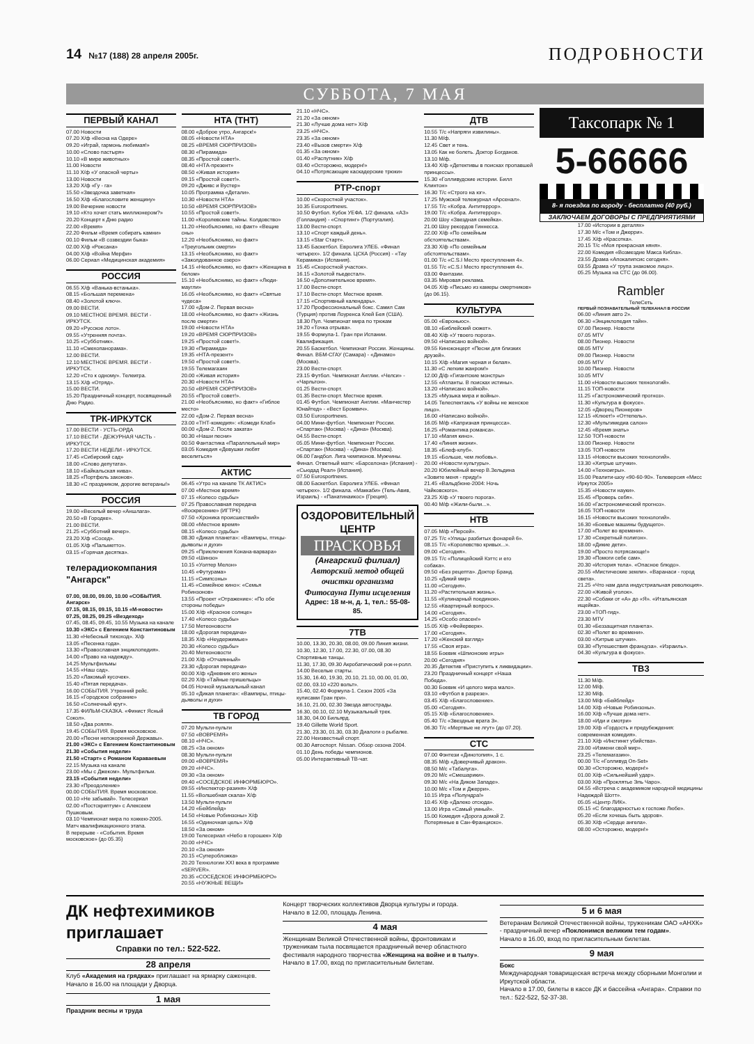14 №17 (188) 28 апреля 2005г.
ПОДРОБНОСТИ
СУББОТА, 7 МАЯ
ПЕРВЫЙ КАНАЛ
07.00 Новости
07.20 Х/ф «Весна на Одере»
09.20 «Играй, гармонь любимая!»
10.00 «Слово пастыря»
10.10 «В мире животных»
11.00 Новости
11.10 Х/ф «У опасной черты»
13.00 Новости
13.20 Х/ф «Гу - га»
15.50 «Звездочка заветная»
16.50 Х/ф «Благословите женщину»
19.00 Вечерние новости
19.10 «Кто хочет стать миллионером?»
20.20 Концерт к Дню радио
22.00 «Время»
22.20 Фильм «Время собирать камни»
00.10 Фильм «В созвездии быка»
02.00 Х/ф «Роксана»
04.00 Х/ф «Война Мерфи»
06.00 Сериал «Медицинская академия»
РОССИЯ
06.55 Х/ф «Ванька-встанька».
08.15 «Большая перемена»
08.40 «Золотой ключ».
09.00 ВЕСТИ.
09.10 МЕСТНОЕ ВРЕМЯ. ВЕСТИ - ИРКУТСК.
09.20 «Русское лото».
09.55 «Утренняя почта».
10.25 «Субботник».
11.10 «Смехопанорама».
12.00 ВЕСТИ.
12.10 МЕСТНОЕ ВРЕМЯ. ВЕСТИ - ИРКУТСК.
12.20 «Сто к одному». Телеигра.
13.15 Х/ф «Отряд».
15.00 ВЕСТИ.
15.20 Праздничный концерт, посвященный Дню Радио.
ТРК-ИРКУТСК
17.00 ВЕСТИ - УСТЬ-ОРДА
17.10 ВЕСТИ - ДЕЖУРНАЯ ЧАСТЬ - ИРКУТСК.
17.20 ВЕСТИ НЕДЕЛИ - ИРКУТСК.
17.45 «Сибирский сад»
18.00 «Слово депутата».
18.10 «Байкальская нива».
18.25 «Портфель законов».
18.30 «С праздником, дорогие ветераны!»
РОССИЯ
19.00 «Веселый вечер «Аншлага».
20.50 «В Городке».
21.00 ВЕСТИ.
21.25 «Субботний вечер».
23.20 Х/ф «Сосед».
01.05 Х/ф «Пальметто».
03.15 «Горячая десятка».
телерадиокомпания "Ангарск"
07.00, 08.00, 09.00, 10.00 «СОБЫТИЯ. Ангарск»
07.15, 08.15, 09.15, 10.15 «М-новости»
07.25, 08.25, 09.25 «Вездеход»
07.45, 08.45, 09.45, 10.55 Музыка на канале
10.30 «ЭКС» с Евгением Константиновым
11.30 «Небесный тихоход». Х/ф
13.05 «Песенка года».
13.30 «Православная энциклопедия».
14.00 «Право на надежду».
14.25 Мультфильмы
14.55 «Наш сад».
15.20 «Лакомый кусочек».
15.40 «Пятая передача».
16.00 СОБЫТИЯ. Утренний рейс.
16.15 «Городское собрание»
16.50 «Солнечный круг».
17.35 ФИЛЬМ-СКАЗКА. «Финист Ясный Сокол».
18.50 «Два рояля».
19.45 СОБЫТИЯ. Время московское.
20.00 «Песни непокоренной Державы».
21.00 «ЭКС» с Евгением Константиновым
21.30 «События недели»
21.50 «Старт» с Романом Караваевым
22.15 Музыка на канале
23.00 «Мы с Джеком». Мультфильм.
23.15 «События недели»
23.30 «Преодоление»
00.00 СОБЫТИЯ. Время московское.
00.10 «Не забывай». Телесериал
02.00 «Постскриптум» с Алексеем Пушковым.
03.10 Чемпионат мира по хоккею-2005. Матч квалификационного этапа.
В перерыве - «События. Время московское» (до 05.35)
НТА (ТНТ)
08.00 «Доброе утро, Ангарск!»
08.05 «Новости НТА»
08.25 «ВРЕМЯ СЮРПРИЗОВ»
08.30 «Пирамида»
08.35 «Простой совет!».
08.40 «НТА-презент»
08.50 «Живая история»
09.15 «Простой совет!».
09.20 «Дживс и Вустер»
10.05 Программа «Детали».
10.30 «Новости НТА»
10.50 «ВРЕМЯ СЮРПРИЗОВ»
10.55 «Простой совет!».
11.00 «Королевские тайны. Колдовство»
11.20 «Необъяснимо, но факт» «Вещие сны»
12.20 «Необъяснимо, но факт» «Треугольник смерти»
13.15 «Необъяснимо, но факт» «Заколдованное озеро»
14.15 «Необъяснимо, но факт» «Женщина в белом»
15.10 «Необъяснимо, но факт» «Люди-маугли»
16.05 «Необъяснимо, но факт» «Святые чудеса»
17.00 «Дом-2. Первая весна»
18.00 «Необъяснимо, но факт» «Жизнь после смерти»
19.00 «Новости НТА»
19.20 «ВРЕМЯ СЮРПРИЗОВ»
19.25 «Простой совет!».
19.30 «Пирамида»
19.35 «НТА-презент»
19.50 «Простой совет!».
19.55 Телемагазин
20.00 «Живая история»
20.30 «Новости НТА»
20.50 «ВРЕМЯ СЮРПРИЗОВ»
20.55 «Простой совет!».
21.00 «Необъяснимо, но факт» «Гиблое место»
22.00 «Дом-2. Первая весна»
23.00 «ТНТ-комедия»: «Комеди Клаб»
00.00 «Дом-2. После заката»
00.30 «Наши песни»
00.50 Фантастика «Параллельный мир»
03.05 Комедия «Девушки любят веселиться»
АКТИС
06.45 «Утро на канале ТК АКТИС»
07.00 «Местное время»
07.15 «Колесо судьбы»
07.25 Православная передача «Воскресение» (ИГТРК)
07.50 «Хроника происшествий»
08.00 «Местное время»
08.15 «Колесо судьбы»
08.30 «Дикая планета»: «Вампиры, птицы-дьяволы и духи»
09.25 «Приключения Конана-варвара»
09.50 «Шинзо»
10.15 «Уолтер Мелон»
10.45 «Футурама»
11.15 «Симпсоны»
11.45 «Семейное кино»: «Семья Робинзонов»
13.55 «Проект «Отражение»: «По обе стороны победы»
15.00 Х/ф «Красное солнце»
17.40 «Колесо судьбы»
17.50 Метеоновости
18.00 «Дорогая передача»
18.35 Х/ф «Неудержимые»
20.30 «Колесо судьбы»
20.40 Метеоновости
21.00 Х/ф «Отчаянный»
23.30 «Дорогая передача»
00.00 Х/ф «Дневник его жены»
02.20 Х/ф «Тайные пришельцы»
04.05 Ночной музыкальный канал
05.10 «Дикая планета»: «Вампиры, птицы-дьяволы и духи»
ТВ ГОРОД
07.20 Мульти-пульти
07.50 «ВОВРЕМЯ»
08.10 «НЧС».
08.25 «За окном»
08.30 Мульти-пульти
09.00 «ВОВРЕМЯ»
09.20 «НЧС».
09.30 «За окном»
09.40 «СОСЕДСКОЕ ИНФОРМБЮРО».
09.55 «Инспектор-разиня» Х/ф
11.55 «Волшебная скала» Х/ф
13.50 Мульти-пульти
14.20 «Бейблейд»
14.50 «Новые Робинзоны» Х/ф
16.55 «Одиночная цель» Х/ф
18.50 «За окном»
19.00 Телесериал «Небо в горошек» Х/ф
20.00 «НЧС»
20.10 «За окном»
20.15 «Суперобложка»
20.20 Технологии XXI века в программе «SERVER».
20.35 «СОСЕДСКОЕ ИНФОРМБЮРО»
20.55 «НУЖНЫЕ ВЕЩИ»
21.10 «НЧС».
21.20 «За окном»
21.30 «Лучше дома нет» Х/ф
23.25 «НЧС».
23.35 «За окном»
23.40 «Вызов смерти» Х/ф
01.35 «За окном»
01.40 «Распутник» Х/ф
03.40 «Осторожно, модерн!»
04.10 «Потрясающие каскадерские трюки»
РТР-спорт
10.00 «Скоростной участок».
10.35 Eurosportnews.
10.50 Футбол. Кубок УЕФА. 1/2 финала. «АЗ» (Голландия) - «Спортинг» (Португалия).
13.00 Вести-спорт.
13.10 «Спорт каждый день».
13.15 «Star Старт».
13.45 Баскетбол. Евролига УЛЕБ. «Финал четырех». 1/2 финала. ЦСКА (Россия) - «Тау Керамика» (Испания).
15.45 «Скоростной участок».
16.15 «Золотой пьедестал».
16.50 «Дополнительное время».
17.00 Вести-спорт.
17.10 Вести-спорт. Местное время.
17.15 «Спортивный календарь».
17.20 Профессиональный бокс. Самил Сам (Турция) против Лоуренса Клей Бея (США).
18.30 Пул. Чемпионат мира по трюкам
19.20 «Точка отрыва».
19.55 Формула-1. Гран при Испании. Квалификация.
20.55 Баскетбол. Чемпионат России. Женщины. Финал. ВБМ-СГАУ (Самара) - «Динамо» (Москва).
23.00 Вести-спорт.
23.15 Футбол. Чемпионат Англии. «Челси» - «Чарльтон».
01.25 Вести-спорт.
01.35 Вести-спорт. Местное время.
01.45 Футбол. Чемпионат Англии. «Манчестер Юнайтед» - «Вест Бромвич».
03.50 Eurosportnews.
04.00 Мини-футбол. Чемпионат России. «Спартак» (Москва) - «Дина» (Москва).
04.55 Вести-спорт.
05.05 Мини-футбол. Чемпионат России. «Спартак» (Москва) - «Дина» (Москва).
06.00 Гандбол. Лига чемпионов. Мужчины. Финал. Ответный матч: «Барселона» (Испания) - «Сьюдад Реал» (Испания).
07.50 Eurosportnews.
08.00 Баскетбол. Евролига УЛЕБ. «Финал четырех». 1/2 финала. «Маккаби» (Тель-Авив, Израиль) - «Панатинаикос» (Греция).
ОЗДОРОВИТЕЛЬНЫЙ ЦЕНТР
ПРАСКОВЬЯ
(Ангарский филиал)
Авторский метод общей очистки организма
Фитосауна Пути исцеления
Адрес: 18 м-н, д. 1, тел.: 55-08-85.
7ТВ
10.00, 13.30, 20.30, 08.00, 09.00 Линия жизни.
10.30, 12.30, 17.00, 22.30, 07.00, 08.30 Спортивные танцы.
11.30, 17.30, 09.30 Акробатический рок-н-ролл.
14.00 Веселые старты.
15.30, 16.40, 19.30, 20.10, 21.10, 00.00, 01.00, 02.00, 03.10 «220 вольт».
15.40, 02.40 Формула-1. Сезон 2005 «За кулисами Гран при».
16.10, 21.00, 02.30 Звезда автострады.
16.30, 00.10, 02.10 Музыкальный трек.
18.30, 04.00 Бильярд.
19.40 Gillette World Sport.
21.30, 23.30, 01.30, 03.30 Диалоги о рыбалке.
22.00 Неизвестный спорт.
00.30 Автоспорт. Nissan. Обзор сезона 2004.
01.10 День победы чемпионов.
05.00 Интерактивный ТВ-чат.
ДТВ
10.55 Т/с «Напряги извилины».
11.30 М/ф.
12.45 Свет и тень.
13.05 Как не болеть. Доктор Богданов.
13.10 М/ф.
13.40 Х/ф «Детективы в поисках пропавшей принцессы».
15.30 «Голливудские истории. Билл Клинтон»
16.30 Т/с «Строго на юг».
17.25 Мужской тележурнал «Арсенал».
17.55 Т/с «Кобра. Антитеррор».
19.00 Т/с «Кобра. Антитеррор».
20.00 Шоу «Звездная семейка».
21.00 Шоу рекордов Гиннесса.
22.00 Х/ф «По семейным обстоятельствам».
23.30 Х/ф «По семейным обстоятельствам».
01.00 Т/с «C.S.I Место преступления 4».
01.55 Т/с «C.S.I Место преступления 4».
03.00 Фантазии.
03.35 Мировая реклама.
04.05 Х/ф «Письмо из камеры смертников» (до 06.15).
КУЛЬТУРА
05.00 «Евроньюс».
08.10 «Библейский сюжет».
08.40 Х/ф «У твоего порога».
09.50 «Написано войной».
09.55 Киноконцерт «Песни для близких друзей».
10.15 Х/ф «Магия черная и белая».
11.30 «С легким жанром!»
12.00 Д/ф «Гигантские монстры»
12.55 «Атланты. В поисках истины».
13.20 «Написано войной».
13.25 «Музыка мира и войны».
14.05 Телеспектакль «У войны не женское лицо».
16.00 «Написано войной».
16.05 М/ф «Капризная принцесса».
16.25 «Романтика романса».
17.10 «Магия кино».
17.40 «Линия жизни».
18.35 «Блеф-клуб».
19.15 «Больше, чем любовь».
20.00 «Новости культуры».
20.20 Юбилейный вечер В.Зельдина «Зовите меня - приду!»
21.45 «Вальдбюне-2004: Ночь Чайковского».
23.25 Х/ф «У твоего порога».
00.40 М/ф «Жили-были...».
НТВ
07.05 М/ф «Персей».
07.25 Т/с «Улицы разбитых фонарей 6».
08.15 Т/с «Королевство кривых...».
09.00 «Сегодня».
09.15 Т/с «Полицейский Кэттс и его собака».
09.50 «Без рецепта». Доктор Бранд.
10.25 «Дикий мир»
11.00 «Сегодня».
11.20 «Растительная жизнь».
11.55 «Кулинарный поединок».
12.55 «Квартирный вопрос».
14.00 «Сегодня».
14.25 «Особо опасен!»
15.05 Х/ф «Фейерверк».
17.00 «Сегодня».
17.20 «Женский взгляд»
17.55 «Своя игра».
18.55 Боевик «Шпионские игры»
20.00 «Сегодня»
20.35 Детектив «Приступить к ликвидации».
23.20 Праздничный концерт «Наша Победа».
00.30 Боевик «И целого мира мало».
03.10 «Футбол в разрезе».
03.45 Х/ф «Благословение».
05.00 «Сегодня».
05.15 Х/ф «Благословение».
05.40 Т/с «Звездные врата 3».
06.30 Т/с «Мертвые не лгут» (до 07.20).
СТС
07.00 Фэнтези «Динотопия», 1 с.
08.35 М/ф «Доверчивый дракон».
08.50 М/с «Табалуга».
09.20 М/с «Смешарики».
09.30 М/с «На Диком Западе».
10.00 М/с «Том и Джерри».
10.15 Игра «Полундра!»
10.45 Х/ф «Далеко отсюда».
13.00 Игра «Самый умный».
15.00 Комедия «Дорога домой 2. Потерянные в Сан-Франциско».
Таксопарк № 1
5-66666
8- я поездка по городу - бесплатно (40 руб.)
ЗАКЛЮЧАЕМ ДОГОВОРЫ С ПРЕДПРИЯТИЯМИ
17.00 «Истории в деталях»
17.30 М/с «Том и Джерри».
17.45 Х/ф «Красотка».
20.15 Т/с «Моя прекрасная няня».
22.00 Комедия «Возмездие Макса Кибла».
23.55 Драма «Апокалипсис сегодня».
03.55 Драма «У трупа знакомое лицо».
05.25 Музыка на СТС (до 06.00).
Rambler
ТелеСеть
ПЕРВЫЙ ПОЗНАВАТЕЛЬНЫЙ ТЕЛЕКАНАЛ В РОССИИ
06.00 «Линия авто 2».
06.30 «Энциклопедия тайн».
07.00 Пионер. Новости
07.05 MTV
08.00 Пионер. Новости
08.05 MTV
09.00 Пионер. Новости
09.05 MTV
10.00 Пионер. Новости
10.05 MTV
11.00 «Новости высоких технологий».
11.15 ТОП-новости
11.25 «Гастрономический прогноз».
11.30 «Культура в фокусе».
12.05 «Дворец Пионеров»
12.15 «Клюет!» «Оттепель».
12.30 «Мультимедиа салон»
12.45 «Время знать»
12.50 ТОП-новости
13.00 Пионер. Новости
13.05 ТОП-новости
13.15 «Новости высоких технологий».
13.30 «Хитрые штучки».
14.00 «Техноигры».
15.00 Реалити-шоу «90-60-90». Телеверсия «Мисс Иркутск 2005»
15.35 «Новости науки».
15.45 «Проверь себя».
16.00 «Гастрономический прогноз».
16.05 ТОП-новости
16.15 «Новости высоких технологий».
16.30 «Боевые машины будущего».
17.00 «Полет во времени».
17.30 «Секретный полигон».
18.00 «Дикие дети».
19.00 «Просто потрясающе!»
19.30 «Помоги себе сам».
20.30 «История тела». «Опасное блюдо».
20.55 «Мистические земли». «Варанаси - город света».
21.25 «Что нам дала индустриальная революция».
22.00 «Живой уголок».
22.30 «Собаки от «А» до «Я». «Итальянская ищейка».
23.00 «ТОП-гид».
23.30 MTV
01.30 «Беззащитная планета».
02.30 «Полет во времени».
03.00 «Хитрые штучки».
03.30 «Путешествия француза». «Израиль».
04.30 «Культура в фокусе».
ТВ3
11.30 М/ф.
12.00 М/ф.
12.30 М/ф.
13.00 М/ф «Бейблейд»
14.00 Х/ф «Новые Робинзоны».
16.00 Х/ф «Лучше дома нет».
18.00 «Иди и смотри»
19.00 Х/ф «Гордость и предубеждения: современная комедия».
21.10 Х/ф «Инстинкт убийства».
23.00 «Измени свой мир».
23.25 «Телемагазин».
00.00 Т/с «Голливуд On-Set»
00.30 «Осторожно, модерн!»
01.00 Х/ф «Сильнейший удар».
03.00 Х/ф «Проклятье Эль Чаро».
04.55 «Встреча с академиком народной медицины Надеждой Шотт».
05.05 «Центр ЛИК».
05.15 «С благодарностью к госпоже Любе».
05.20 «Если хочешь быть здоров».
05.30 Х/ф «Сердце ангела».
08.00 «Осторожно, модерн!»
ДК нефтехимиков приглашает
Справки по тел.: 522-522.
28 апреля
Клуб «Академия на грядках» приглашает на ярмарку саженцев.
Начало в 16.00 на площади у Дворца.
1 мая
Праздник весны и труда
Концерт творческих коллективов Дворца культуры и города.
Начало в 12.00, площадь Ленина.
4 мая
Женщинам Великой Отечественной войны, фронтовикам и труженикам тыла посвящается праздничный вечер областного фестиваля народного творчества «Женщина на войне и в тылу».
Начало в 17.00, вход по пригласительным билетам.
5 и 6 мая
Ветеранам Великой Отечественной войны, труженикам ОАО «АНХК» - праздничный вечер «Поклонимся великим тем годам».
Начало в 16.00, вход по пригласительным билетам.
9 мая
Бокс
Международная товарищеская встреча между сборными Монголии и Иркутской области.
Начало в 17.00, билеты в кассе ДК и бассейна «Ангара». Справки по тел.: 522-522, 52-37-38.